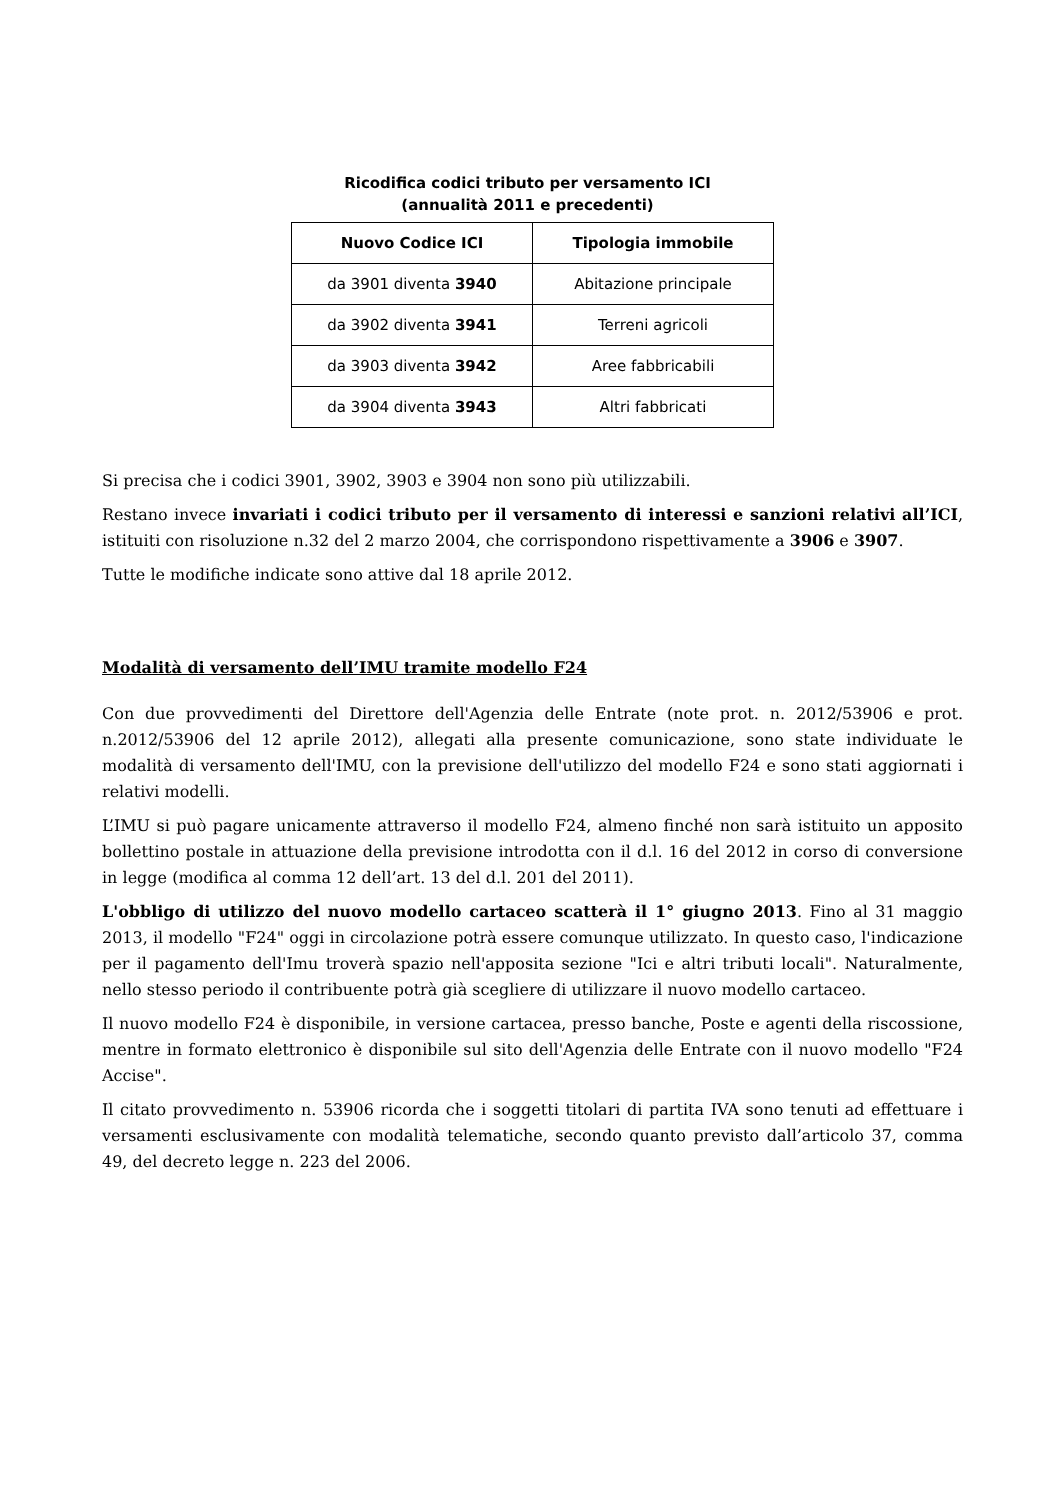Ricodifica codici tributo per versamento ICI
(annualità 2011 e precedenti)
| Nuovo Codice ICI | Tipologia immobile |
| --- | --- |
| da 3901 diventa 3940 | Abitazione principale |
| da 3902 diventa 3941 | Terreni agricoli |
| da 3903 diventa 3942 | Aree fabbricabili |
| da 3904 diventa 3943 | Altri fabbricati |
Si precisa che i codici 3901, 3902, 3903 e 3904 non sono più utilizzabili.
Restano invece invariati i codici tributo per il versamento di interessi e sanzioni relativi all’ICI, istituiti con risoluzione n.32 del 2 marzo 2004, che corrispondono rispettivamente a 3906 e 3907.
Tutte le modifiche indicate sono attive dal 18 aprile 2012.
Modalità di versamento dell’IMU tramite modello F24
Con due provvedimenti del Direttore dell'Agenzia delle Entrate (note prot. n. 2012/53906 e prot. n.2012/53906 del 12 aprile 2012), allegati alla presente comunicazione, sono state individuate le modalità di versamento dell'IMU, con la previsione dell'utilizzo del modello F24 e sono stati aggiornati i relativi modelli.
L’IMU si può pagare unicamente attraverso il modello F24, almeno finché non sarà istituito un apposito bollettino postale in attuazione della previsione introdotta con il d.l. 16 del 2012 in corso di conversione in legge (modifica al comma 12 dell’art. 13 del d.l. 201 del 2011).
L'obbligo di utilizzo del nuovo modello cartaceo scatterà il 1° giugno 2013. Fino al 31 maggio 2013, il modello "F24" oggi in circolazione potrà essere comunque utilizzato. In questo caso, l'indicazione per il pagamento dell'Imu troverà spazio nell'apposita sezione "Ici e altri tributi locali". Naturalmente, nello stesso periodo il contribuente potrà già scegliere di utilizzare il nuovo modello cartaceo.
Il nuovo modello F24 è disponibile, in versione cartacea, presso banche, Poste e agenti della riscossione, mentre in formato elettronico è disponibile sul sito dell'Agenzia delle Entrate con il nuovo modello "F24 Accise".
Il citato provvedimento n. 53906 ricorda che i soggetti titolari di partita IVA sono tenuti ad effettuare i versamenti esclusivamente con modalità telematiche, secondo quanto previsto dall’articolo 37, comma 49, del decreto legge n. 223 del 2006.